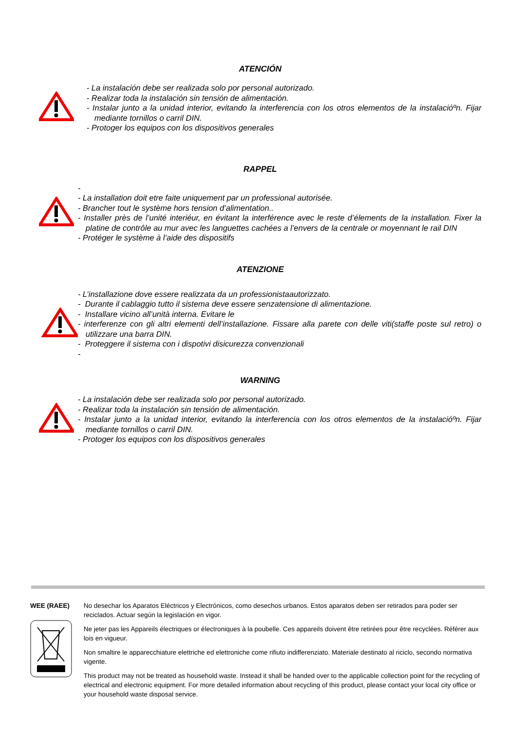ATENCIÓN
- La instalación debe ser realizada solo por personal autorizado.
- Realizar toda la instalación sin tensión de alimentación.
- Instalar junto a la unidad interior, evitando la interferencia con los otros elementos de la instalacióºn. Fijar mediante tornillos o carril DIN.
- Protoger los equipos con los dispositivos generales
RAPPEL
-
- La installation doit etre faite uniquement par un professional autorisée.
- Brancher tout le système hors tension d’alimentation..
- Installer près de l’unité interiéur, en évitant la interférence avec le reste d’élements de la installation. Fixer la platine de contrôle au mur avec les languettes cachées a l’envers de la centrale or moyennant le rail DIN
- Protéger le système à l’aide des dispositifs
ATENZIONE
- L’installazione dove essere realizzata da un professionistaautorizzato.
- Durante il cablaggio tutto il sistema deve essere senzatensione di alimentazione.
- Installare vicino all’unità interna. Evitare le
- interferenze con gli altri elementi dell’installazione. Fissare alla parete con delle viti(staffe poste sul retro) o utilizzare una barra DIN.
- Proteggere il sistema con i dispotivi disicurezza convenzionali
-
WARNING
- La instalación debe ser realizada solo por personal autorizado.
- Realizar toda la instalación sin tensión de alimentación.
- Instalar junto a la unidad interior, evitando la interferencia con los otros elementos de la instalacióºn. Fijar mediante tornillos o carril DIN.
- Protoger los equipos con los dispositivos generales
WEE (RAEE) No desechar los Aparatos Eléctricos y Electrónicos, como desechos urbanos. Estos aparatos deben ser retirados para poder ser reciclados. Actuar según la legislación en vigor.
Ne jeter pas les Appareils électriques or électroniques à la poubelle. Ces appareils doivent être retirées pour être recyclées. Référer aux lois en vigueur.
Non smaltire le apparecchiature elettriche ed elettroniche come rifiuto indifferenziato. Materiale destinato al riciclo, secondo normativa vigente.
This product may not be treated as household waste. Instead it shall be handed over to the applicable collection point for the recycling of electrical and electronic equipment. For more detailed information about recycling of this product, please contact your local city office or your household waste disposal service.